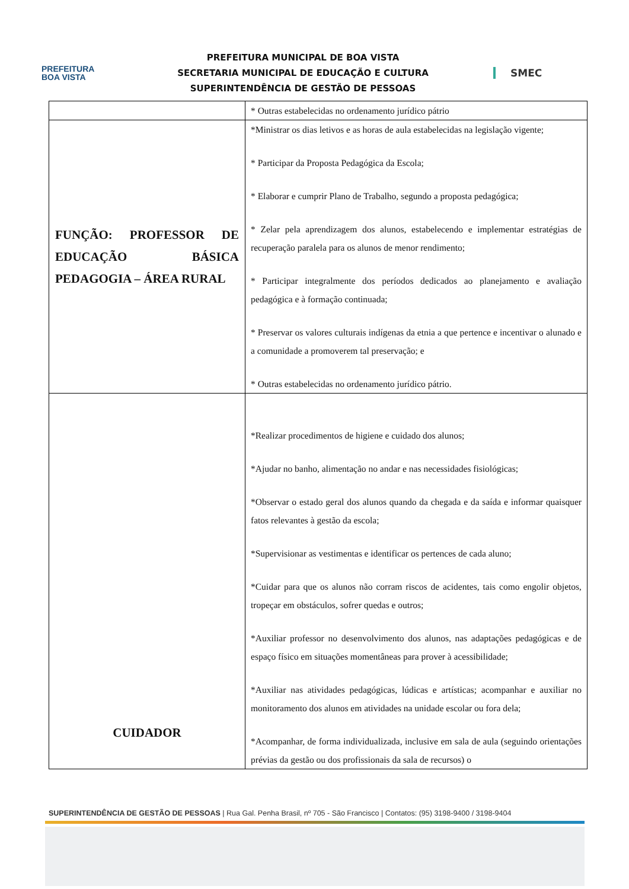PREFEITURA
BOA VISTA
PREFEITURA MUNICIPAL DE BOA VISTA
SECRETARIA MUNICIPAL DE EDUCAÇÃO E CULTURA
SUPERINTENDÊNCIA DE GESTÃO DE PESSOAS
SMEC
| | * Outras estabelecidas no ordenamento jurídico pátrio |
| FUNÇÃO: PROFESSOR DE EDUCAÇÃO BÁSICA PEDAGOGIA – ÁREA RURAL | *Ministrar os dias letivos e as horas de aula estabelecidas na legislação vigente; * Participar da Proposta Pedagógica da Escola; * Elaborar e cumprir Plano de Trabalho, segundo a proposta pedagógica; * Zelar pela aprendizagem dos alunos, estabelecendo e implementar estratégias de recuperação paralela para os alunos de menor rendimento; * Participar integralmente dos períodos dedicados ao planejamento e avaliação pedagógica e à formação continuada; * Preservar os valores culturais indígenas da etnia a que pertence e incentivar o alunado e a comunidade a promoverem tal preservação; e * Outras estabelecidas no ordenamento jurídico pátrio. |
| CUIDADOR | *Realizar procedimentos de higiene e cuidado dos alunos; *Ajudar no banho, alimentação no andar e nas necessidades fisiológicas; *Observar o estado geral dos alunos quando da chegada e da saída e informar quaisquer fatos relevantes à gestão da escola; *Supervisionar as vestimentas e identificar os pertences de cada aluno; *Cuidar para que os alunos não corram riscos de acidentes, tais como engolir objetos, tropeçar em obstáculos, sofrer quedas e outros; *Auxiliar professor no desenvolvimento dos alunos, nas adaptações pedagógicas e de espaço físico em situações momentâneas para prover à acessibilidade; *Auxiliar nas atividades pedagógicas, lúdicas e artísticas; acompanhar e auxiliar no monitoramento dos alunos em atividades na unidade escolar ou fora dela; *Acompanhar, de forma individualizada, inclusive em sala de aula (seguindo orientações prévias da gestão ou dos profissionais da sala de recursos) o |
SUPERINTENDÊNCIA DE GESTÃO DE PESSOAS | Rua Gal. Penha Brasil, nº 705 - São Francisco | Contatos: (95) 3198-9400 / 3198-9404